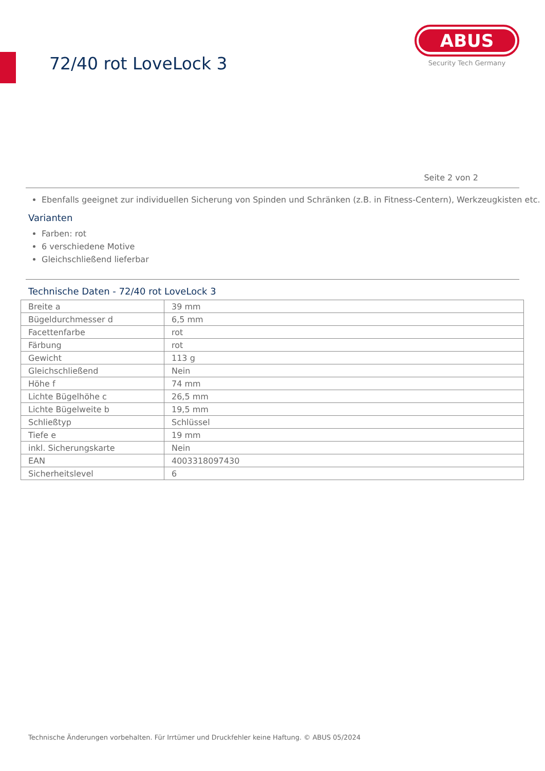72/40 rot LoveLock 3
ABUS
Security Tech Germany
Seite 2 von 2
Ebenfalls geeignet zur individuellen Sicherung von Spinden und Schränken (z.B. in Fitness-Centern), Werkzeugkisten etc.
Varianten
Farben: rot
6 verschiedene Motive
Gleichschließend lieferbar
Technische Daten - 72/40 rot LoveLock 3
| Breite a | 39 mm |
| Bügeldurchmesser d | 6,5 mm |
| Facettenfarbe | rot |
| Färbung | rot |
| Gewicht | 113 g |
| Gleichschließend | Nein |
| Höhe f | 74 mm |
| Lichte Bügelhöhe c | 26,5 mm |
| Lichte Bügelweite b | 19,5 mm |
| Schließtyp | Schlüssel |
| Tiefe e | 19 mm |
| inkl. Sicherungskarte | Nein |
| EAN | 4003318097430 |
| Sicherheitslevel | 6 |
Technische Änderungen vorbehalten. Für Irrtümer und Druckfehler keine Haftung. © ABUS 05/2024